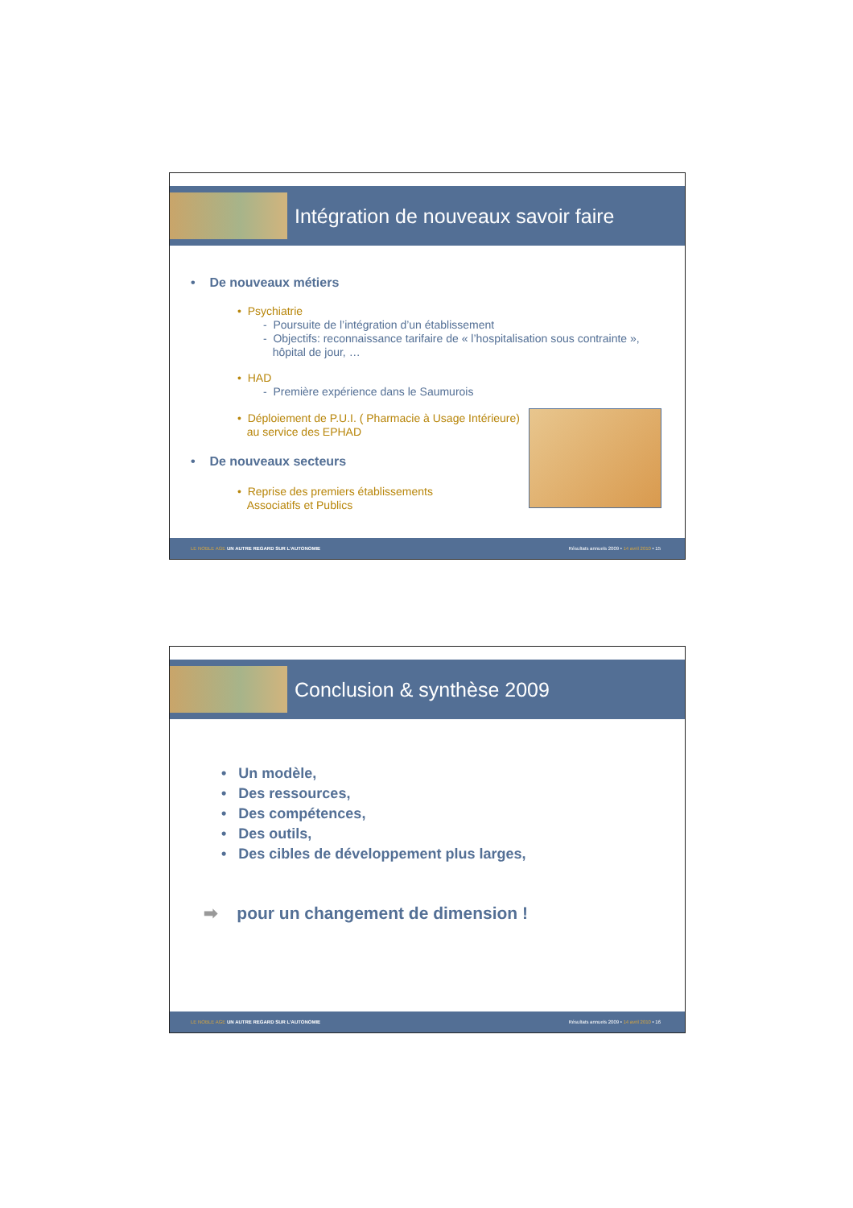Intégration de nouveaux savoir faire
• De nouveaux métiers
• Psychiatrie
- Poursuite de l’intégration d’un établissement
- Objectifs: reconnaissance tarifaire de « l’hospitalisation sous contrainte »,
hôpital de jour, …
• HAD
- Première expérience dans le Saumurois
• Déploiement de P.U.I. ( Pharmacie à Usage Intérieure)
au service des EPHAD
• De nouveaux secteurs
• Reprise des premiers établissements
Associatifs et Publics
LE NOBLE AGE UN AUTRE REGARD SUR L'AUTONOMIE Résultats annuels 2009 • 14 avril 2010 • 15
Conclusion & synthèse 2009
• Un modèle,
• Des ressources,
• Des compétences,
• Des outils,
• Des cibles de développement plus larges,
➡ pour un changement de dimension !
LE NOBLE AGE UN AUTRE REGARD SUR L'AUTONOMIE Résultats annuels 2009 • 14 avril 2010 • 16